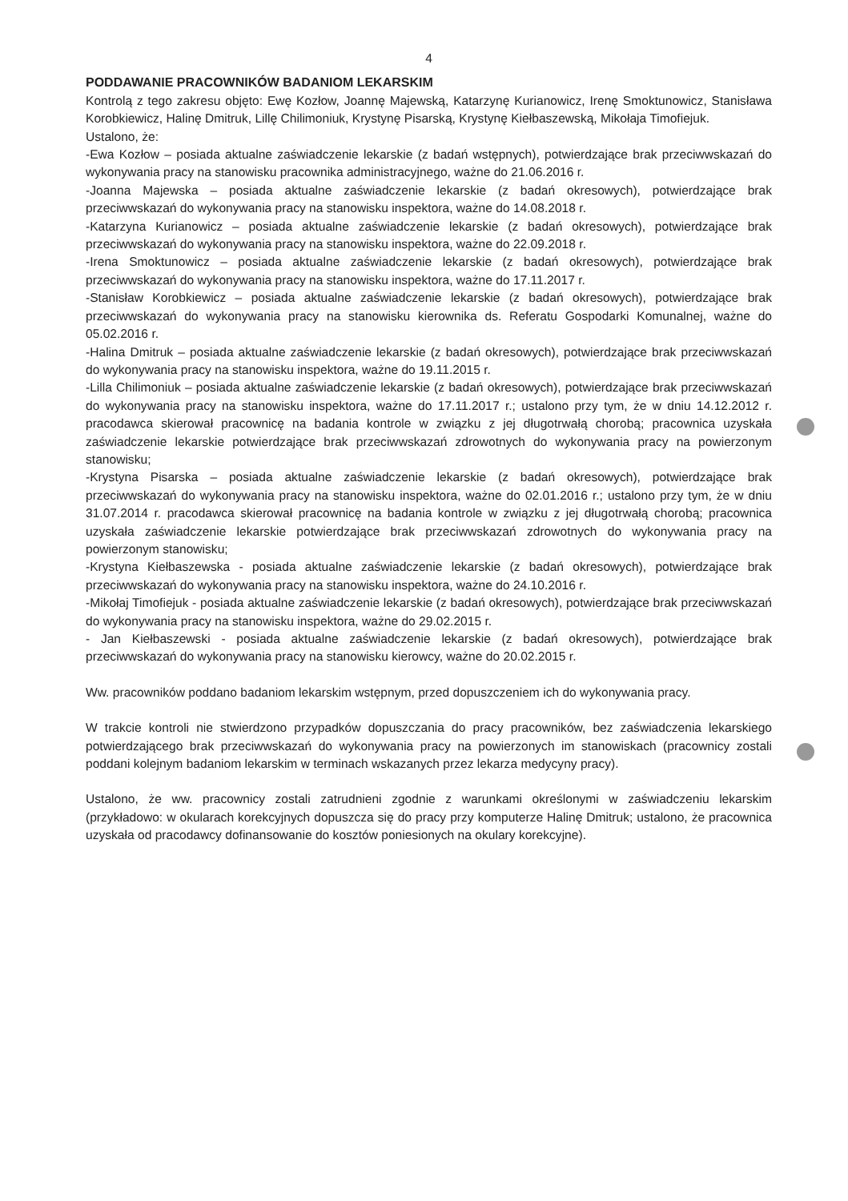4
PODDAWANIE PRACOWNIKÓW BADANIOM LEKARSKIM
Kontrolą z tego zakresu objęto: Ewę Kozłow, Joannę Majewską, Katarzynę Kurianowicz, Irenę Smoktunowicz, Stanisława Korobkiewicz, Halinę Dmitruk, Lillę Chilimoniuk, Krystynę Pisarską, Krystynę Kiełbaszewską, Mikołaja Timofiejuk.
Ustalono, że:
-Ewa Kozłow – posiada aktualne zaświadczenie lekarskie (z badań wstępnych), potwierdzające brak przeciwwskazań do wykonywania pracy na stanowisku pracownika administracyjnego, ważne do 21.06.2016 r.
-Joanna Majewska – posiada aktualne zaświadczenie lekarskie (z badań okresowych), potwierdzające brak przeciwwskazań do wykonywania pracy na stanowisku inspektora, ważne do 14.08.2018 r.
-Katarzyna Kurianowicz – posiada aktualne zaświadczenie lekarskie (z badań okresowych), potwierdzające brak przeciwwskazań do wykonywania pracy na stanowisku inspektora, ważne do 22.09.2018 r.
-Irena Smoktunowicz – posiada aktualne zaświadczenie lekarskie (z badań okresowych), potwierdzające brak przeciwwskazań do wykonywania pracy na stanowisku inspektora, ważne do 17.11.2017 r.
-Stanisław Korobkiewicz – posiada aktualne zaświadczenie lekarskie (z badań okresowych), potwierdzające brak przeciwwskazań do wykonywania pracy na stanowisku kierownika ds. Referatu Gospodarki Komunalnej, ważne do 05.02.2016 r.
-Halina Dmitruk – posiada aktualne zaświadczenie lekarskie (z badań okresowych), potwierdzające brak przeciwwskazań do wykonywania pracy na stanowisku inspektora, ważne do 19.11.2015 r.
-Lilla Chilimoniuk – posiada aktualne zaświadczenie lekarskie (z badań okresowych), potwierdzające brak przeciwwskazań do wykonywania pracy na stanowisku inspektora, ważne do 17.11.2017 r.; ustalono przy tym, że w dniu 14.12.2012 r. pracodawca skierował pracownicę na badania kontrole w związku z jej długotrwałą chorobą; pracownica uzyskała zaświadczenie lekarskie potwierdzające brak przeciwwskazań zdrowotnych do wykonywania pracy na powierzonym stanowisku;
-Krystyna Pisarska – posiada aktualne zaświadczenie lekarskie (z badań okresowych), potwierdzające brak przeciwwskazań do wykonywania pracy na stanowisku inspektora, ważne do 02.01.2016 r.; ustalono przy tym, że w dniu 31.07.2014 r. pracodawca skierował pracownicę na badania kontrole w związku z jej długotrwałą chorobą; pracownica uzyskała zaświadczenie lekarskie potwierdzające brak przeciwwskazań zdrowotnych do wykonywania pracy na powierzonym stanowisku;
-Krystyna Kiełbaszewska - posiada aktualne zaświadczenie lekarskie (z badań okresowych), potwierdzające brak przeciwwskazań do wykonywania pracy na stanowisku inspektora, ważne do 24.10.2016 r.
-Mikołaj Timofiejuk - posiada aktualne zaświadczenie lekarskie (z badań okresowych), potwierdzające brak przeciwwskazań do wykonywania pracy na stanowisku inspektora, ważne do 29.02.2015 r.
- Jan Kiełbaszewski - posiada aktualne zaświadczenie lekarskie (z badań okresowych), potwierdzające brak przeciwwskazań do wykonywania pracy na stanowisku kierowcy, ważne do 20.02.2015 r.
Ww. pracowników poddano badaniom lekarskim wstępnym, przed dopuszczeniem ich do wykonywania pracy.
W trakcie kontroli nie stwierdzono przypadków dopuszczania do pracy pracowników, bez zaświadczenia lekarskiego potwierdzającego brak przeciwwskazań do wykonywania pracy na powierzonych im stanowiskach (pracownicy zostali poddani kolejnym badaniom lekarskim w terminach wskazanych przez lekarza medycyny pracy).
Ustalono, że ww. pracownicy zostali zatrudnieni zgodnie z warunkami określonymi w zaświadczeniu lekarskim (przykładowo: w okularach korekcyjnych dopuszcza się do pracy przy komputerze Halinę Dmitruk; ustalono, że pracownica uzyskała od pracodawcy dofinansowanie do kosztów poniesionych na okulary korekcyjne).